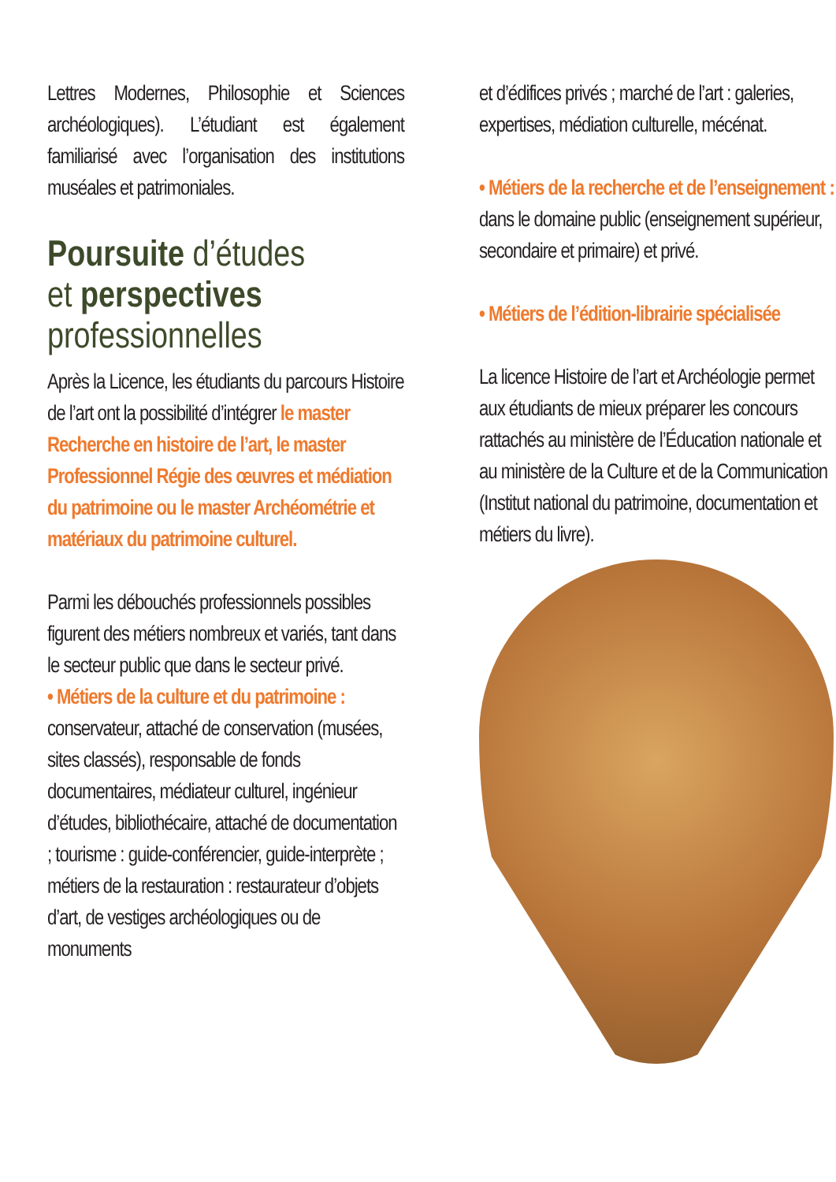Lettres Modernes, Philosophie et Sciences archéologiques). L’étudiant est également familiarisé avec l’organisation des institutions muséales et patrimoniales.
Poursuite d’études
et perspectives
professionnelles
Après la Licence, les étudiants du parcours Histoire de l’art ont la possibilité d’intégrer le master Recherche en histoire de l’art, le master Professionnel Régie des œuvres et médiation du patrimoine ou le master Archéométrie et matériaux du patrimoine culturel.
Parmi les débouchés professionnels possibles figurent des métiers nombreux et variés, tant dans le secteur public que dans le secteur privé.
• Métiers de la culture et du patrimoine : conservateur, attaché de conservation (musées, sites classés), responsable de fonds documentaires, médiateur culturel, ingénieur d’études, bibliothécaire, attaché de documentation ; tourisme : guide-conférencier, guide-interprète ; métiers de la restauration : restaurateur d’objets d’art, de vestiges archéologiques ou de monuments
et d’édifices privés ; marché de l’art : galeries, expertises, médiation culturelle, mécénat.
• Métiers de la recherche et de l’enseignement : dans le domaine public (enseignement supérieur, secondaire et primaire) et privé.
• Métiers de l’édition-librairie spécialisée
La licence Histoire de l’art et Archéologie permet aux étudiants de mieux préparer les concours rattachés au ministère de l’Éducation nationale et au ministère de la Culture et de la Communication (Institut national du patrimoine, documentation et métiers du livre).